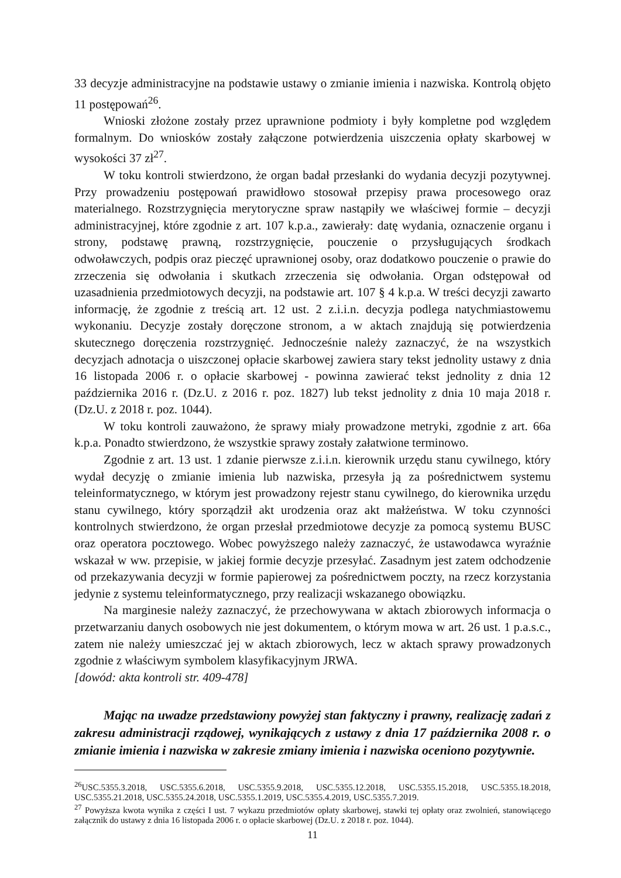33 decyzje administracyjne na podstawie ustawy o zmianie imienia i nazwiska. Kontrolą objęto 11 postępowań<sup>26</sup>.
Wnioski złożone zostały przez uprawnione podmioty i były kompletne pod względem formalnym. Do wniosków zostały załączone potwierdzenia uiszczenia opłaty skarbowej w wysokości 37 zł<sup>27</sup>.
W toku kontroli stwierdzono, że organ badał przesłanki do wydania decyzji pozytywnej. Przy prowadzeniu postępowań prawidłowo stosował przepisy prawa procesowego oraz materialnego. Rozstrzygnięcia merytoryczne spraw nastąpiły we właściwej formie – decyzji administracyjnej, które zgodnie z art. 107 k.p.a., zawierały: datę wydania, oznaczenie organu i strony, podstawę prawną, rozstrzygnięcie, pouczenie o przysługujących środkach odwoławczych, podpis oraz pieczęć uprawnionej osoby, oraz dodatkowo pouczenie o prawie do zrzeczenia się odwołania i skutkach zrzeczenia się odwołania. Organ odstępował od uzasadnienia przedmiotowych decyzji, na podstawie art. 107 § 4 k.p.a. W treści decyzji zawarto informację, że zgodnie z treścią art. 12 ust. 2 z.i.i.n. decyzja podlega natychmiastowemu wykonaniu. Decyzje zostały doręczone stronom, a w aktach znajdują się potwierdzenia skutecznego doręczenia rozstrzygnięć. Jednocześnie należy zaznaczyć, że na wszystkich decyzjach adnotacja o uiszczonej opłacie skarbowej zawiera stary tekst jednolity ustawy z dnia 16 listopada 2006 r. o opłacie skarbowej - powinna zawierać tekst jednolity z dnia 12 października 2016 r. (Dz.U. z 2016 r. poz. 1827) lub tekst jednolity z dnia 10 maja 2018 r. (Dz.U. z 2018 r. poz. 1044).
W toku kontroli zauważono, że sprawy miały prowadzone metryki, zgodnie z art. 66a k.p.a. Ponadto stwierdzono, że wszystkie sprawy zostały załatwione terminowo.
Zgodnie z art. 13 ust. 1 zdanie pierwsze z.i.i.n. kierownik urzędu stanu cywilnego, który wydał decyzję o zmianie imienia lub nazwiska, przesyła ją za pośrednictwem systemu teleinformatycznego, w którym jest prowadzony rejestr stanu cywilnego, do kierownika urzędu stanu cywilnego, który sporządził akt urodzenia oraz akt małżeństwa. W toku czynności kontrolnych stwierdzono, że organ przesłał przedmiotowe decyzje za pomocą systemu BUSC oraz operatora pocztowego. Wobec powyższego należy zaznaczyć, że ustawodawca wyraźnie wskazał w ww. przepisie, w jakiej formie decyzje przesyłać. Zasadnym jest zatem odchodzenie od przekazywania decyzji w formie papierowej za pośrednictwem poczty, na rzecz korzystania jedynie z systemu teleinformatycznego, przy realizacji wskazanego obowiązku.
Na marginesie należy zaznaczyć, że przechowywana w aktach zbiorowych informacja o przetwarzaniu danych osobowych nie jest dokumentem, o którym mowa w art. 26 ust. 1 p.a.s.c., zatem nie należy umieszczać jej w aktach zbiorowych, lecz w aktach sprawy prowadzonych zgodnie z właściwym symbolem klasyfikacyjnym JRWA.
[dowód: akta kontroli str. 409-478]
Mając na uwadze przedstawiony powyżej stan faktyczny i prawny, realizację zadań z zakresu administracji rządowej, wynikających z ustawy z dnia 17 października 2008 r. o zmianie imienia i nazwiska w zakresie zmiany imienia i nazwiska oceniono pozytywnie.
<sup>26</sup> USC.5355.3.2018, USC.5355.6.2018, USC.5355.9.2018, USC.5355.12.2018, USC.5355.15.2018, USC.5355.18.2018, USC.5355.21.2018, USC.5355.24.2018, USC.5355.1.2019, USC.5355.4.2019, USC.5355.7.2019.
<sup>27</sup> Powyższa kwota wynika z części I ust. 7 wykazu przedmiotów opłaty skarbowej, stawki tej opłaty oraz zwolnień, stanowiącego załącznik do ustawy z dnia 16 listopada 2006 r. o opłacie skarbowej (Dz.U. z 2018 r. poz. 1044).
11